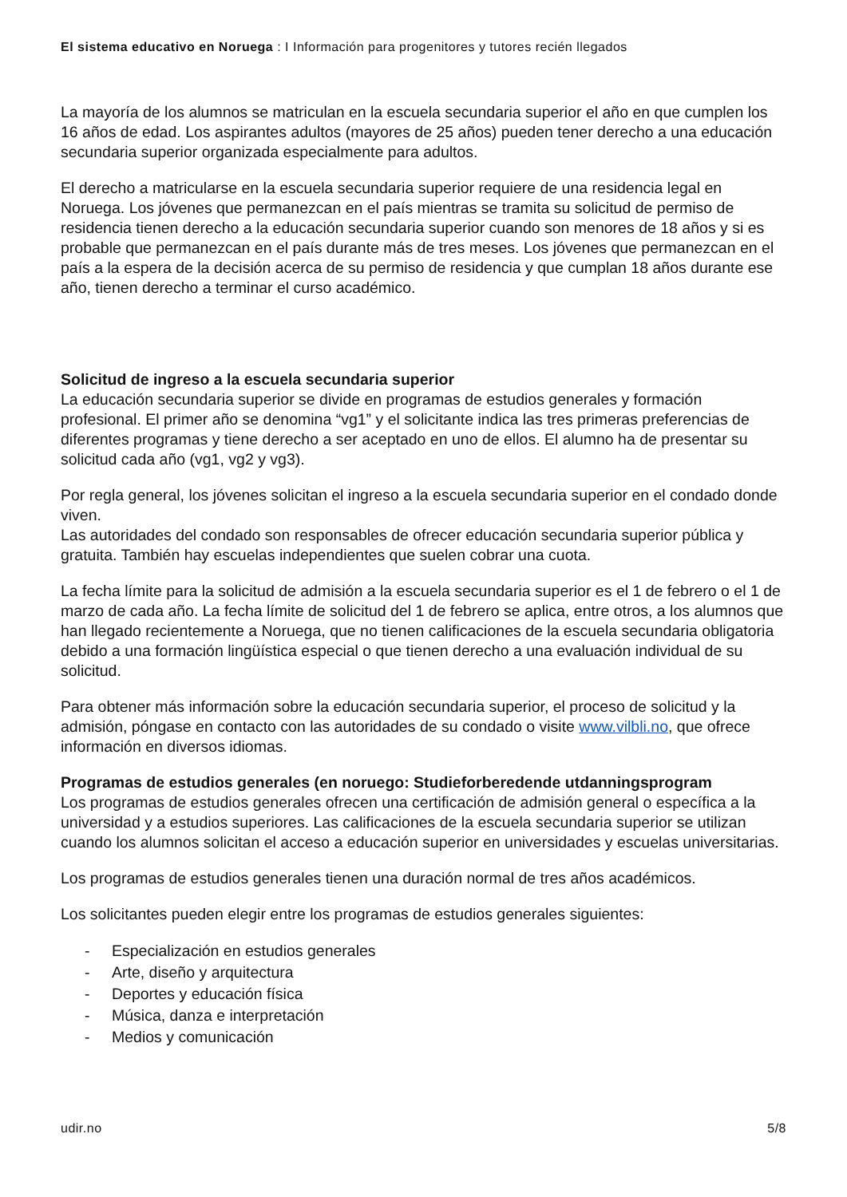El sistema educativo en Noruega : I Información para progenitores y tutores recién llegados
La mayoría de los alumnos se matriculan en la escuela secundaria superior el año en que cumplen los 16 años de edad. Los aspirantes adultos (mayores de 25 años) pueden tener derecho a una educación secundaria superior organizada especialmente para adultos.
El derecho a matricularse en la escuela secundaria superior requiere de una residencia legal en Noruega. Los jóvenes que permanezcan en el país mientras se tramita su solicitud de permiso de residencia tienen derecho a la educación secundaria superior cuando son menores de 18 años y si es probable que permanezcan en el país durante más de tres meses. Los jóvenes que permanezcan en el país a la espera de la decisión acerca de su permiso de residencia y que cumplan 18 años durante ese año, tienen derecho a terminar el curso académico.
Solicitud de ingreso a la escuela secundaria superior
La educación secundaria superior se divide en programas de estudios generales y formación profesional. El primer año se denomina “vg1” y el solicitante indica las tres primeras preferencias de diferentes programas y tiene derecho a ser aceptado en uno de ellos. El alumno ha de presentar su solicitud cada año (vg1, vg2 y vg3).
Por regla general, los jóvenes solicitan el ingreso a la escuela secundaria superior en el condado donde viven.
Las autoridades del condado son responsables de ofrecer educación secundaria superior pública y gratuita. También hay escuelas independientes que suelen cobrar una cuota.
La fecha límite para la solicitud de admisión a la escuela secundaria superior es el 1 de febrero o el 1 de marzo de cada año. La fecha límite de solicitud del 1 de febrero se aplica, entre otros, a los alumnos que han llegado recientemente a Noruega, que no tienen calificaciones de la escuela secundaria obligatoria debido a una formación lingüística especial o que tienen derecho a una evaluación individual de su solicitud.
Para obtener más información sobre la educación secundaria superior, el proceso de solicitud y la admisión, póngase en contacto con las autoridades de su condado o visite www.vilbli.no, que ofrece información en diversos idiomas.
Programas de estudios generales (en noruego: Studieforberedende utdanningsprogram
Los programas de estudios generales ofrecen una certificación de admisión general o específica a la universidad y a estudios superiores. Las calificaciones de la escuela secundaria superior se utilizan cuando los alumnos solicitan el acceso a educación superior en universidades y escuelas universitarias.
Los programas de estudios generales tienen una duración normal de tres años académicos.
Los solicitantes pueden elegir entre los programas de estudios generales siguientes:
- Especialización en estudios generales
- Arte, diseño y arquitectura
- Deportes y educación física
- Música, danza e interpretación
- Medios y comunicación
udir.no 5/8